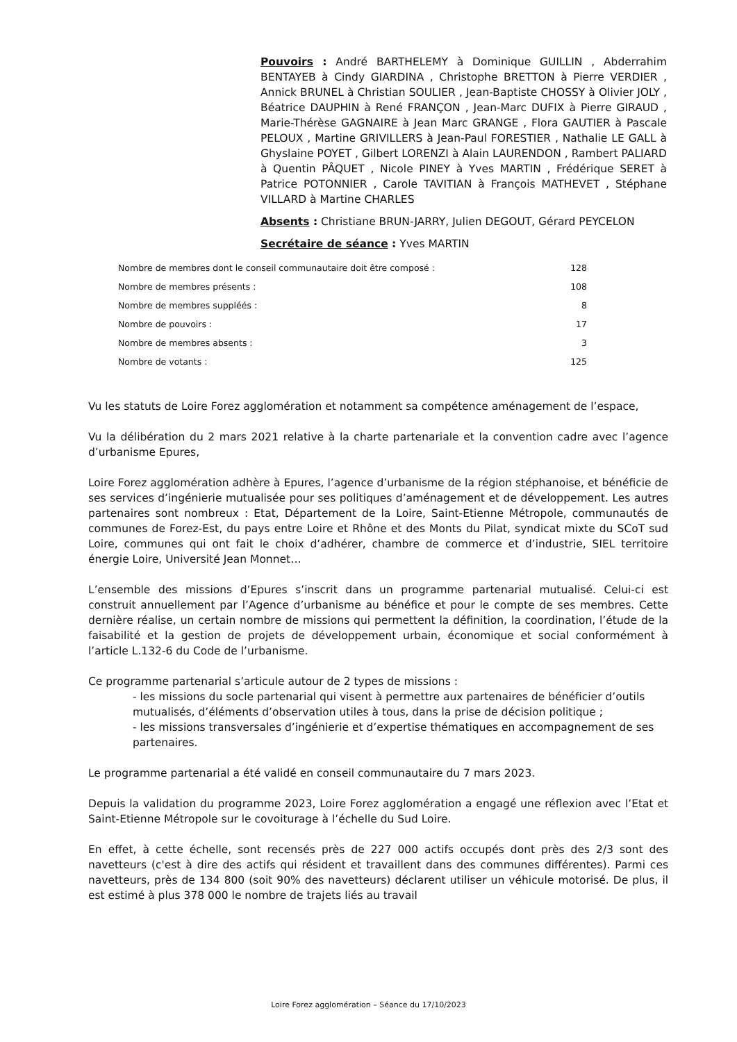Pouvoirs : André BARTHELEMY à Dominique GUILLIN , Abderrahim BENTAYEB à Cindy GIARDINA , Christophe BRETTON à Pierre VERDIER , Annick BRUNEL à Christian SOULIER , Jean-Baptiste CHOSSY à Olivier JOLY , Béatrice DAUPHIN à René FRANÇON , Jean-Marc DUFIX à Pierre GIRAUD , Marie-Thérèse GAGNAIRE à Jean Marc GRANGE , Flora GAUTIER à Pascale PELOUX , Martine GRIVILLERS à Jean-Paul FORESTIER , Nathalie LE GALL à Ghyslaine POYET , Gilbert LORENZI à Alain LAURENDON , Rambert PALIARD à Quentin PÂQUET , Nicole PINEY à Yves MARTIN , Frédérique SERET à Patrice POTONNIER , Carole TAVITIAN à François MATHEVET , Stéphane VILLARD à Martine CHARLES
Absents : Christiane BRUN-JARRY, Julien DEGOUT, Gérard PEYCELON
Secrétaire de séance : Yves MARTIN
| Nombre de membres dont le conseil communautaire doit être composé : | 128 |
| Nombre de membres présents : | 108 |
| Nombre de membres suppléés : | 8 |
| Nombre de pouvoirs : | 17 |
| Nombre de membres absents : | 3 |
| Nombre de votants : | 125 |
Vu les statuts de Loire Forez agglomération et notamment sa compétence aménagement de l’espace,
Vu la délibération du 2 mars 2021 relative à la charte partenariale et la convention cadre avec l’agence d’urbanisme Epures,
Loire Forez agglomération adhère à Epures, l’agence d’urbanisme de la région stéphanoise, et bénéficie de ses services d’ingénierie mutualisée pour ses politiques d’aménagement et de développement. Les autres partenaires sont nombreux : Etat, Département de la Loire, Saint-Etienne Métropole, communautés de communes de Forez-Est, du pays entre Loire et Rhône et des Monts du Pilat, syndicat mixte du SCoT sud Loire, communes qui ont fait le choix d’adhérer, chambre de commerce et d’industrie, SIEL territoire énergie Loire, Université Jean Monnet…
L’ensemble des missions d’Epures s’inscrit dans un programme partenarial mutualisé. Celui-ci est construit annuellement par l’Agence d’urbanisme au bénéfice et pour le compte de ses membres. Cette dernière réalise, un certain nombre de missions qui permettent la définition, la coordination, l’étude de la faisabilité et la gestion de projets de développement urbain, économique et social conformément à l’article L.132-6 du Code de l’urbanisme.
Ce programme partenarial s’articule autour de 2 types de missions :
- les missions du socle partenarial qui visent à permettre aux partenaires de bénéficier d’outils mutualisés, d’éléments d’observation utiles à tous, dans la prise de décision politique ;
- les missions transversales d’ingénierie et d’expertise thématiques en accompagnement de ses partenaires.
Le programme partenarial a été validé en conseil communautaire du 7 mars 2023.
Depuis la validation du programme 2023, Loire Forez agglomération a engagé une réflexion avec l’Etat et Saint-Etienne Métropole sur le covoiturage à l’échelle du Sud Loire.
En effet, à cette échelle, sont recensés près de 227 000 actifs occupés dont près des 2/3 sont des navetteurs (c'est à dire des actifs qui résident et travaillent dans des communes différentes). Parmi ces navetteurs, près de 134 800 (soit 90% des navetteurs) déclarent utiliser un véhicule motorisé. De plus, il est estimé à plus 378 000 le nombre de trajets liés au travail
Loire Forez agglomération – Séance du 17/10/2023